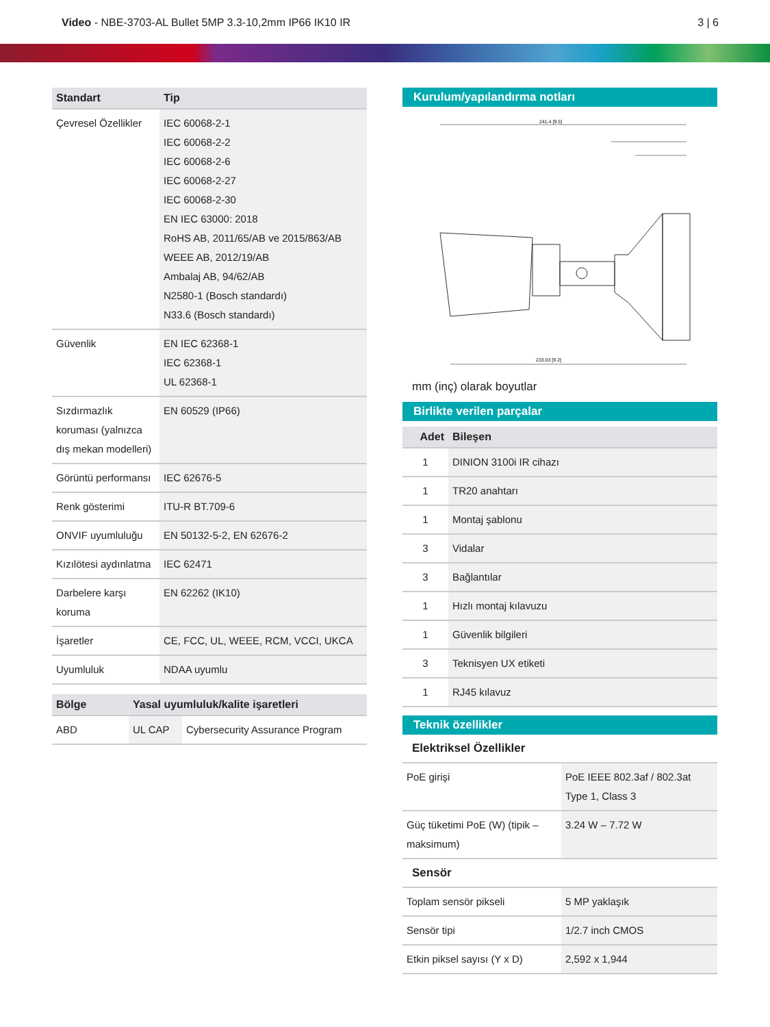Video - NBE-3703-AL Bullet 5MP 3.3-10,2mm IP66 IK10 IR
3 | 6
| Standart | Tip |
| --- | --- |
| Çevresel Özellikler | IEC 60068-2-1 IEC 60068-2-2 IEC 60068-2-6 IEC 60068-2-27 IEC 60068-2-30 EN IEC 63000: 2018 RoHS AB, 2011/65/AB ve 2015/863/AB WEEE AB, 2012/19/AB Ambalaj AB, 94/62/AB N2580-1 (Bosch standardı) N33.6 (Bosch standardı) |
| Güvenlik | EN IEC 62368-1 IEC 62368-1 UL 62368-1 |
| Sızdırmazlık koruması (yalnızca dış mekan modelleri) | EN 60529 (IP66) |
| Görüntü performansı | IEC 62676-5 |
| Renk gösterimi | ITU-R BT.709-6 |
| ONVIF uyumluluğu | EN 50132-5-2, EN 62676-2 |
| Kızılötesi aydınlatma | IEC 62471 |
| Darbelere karşı koruma | EN 62262 (IK10) |
| İşaretler | CE, FCC, UL, WEEE, RCM, VCCI, UKCA |
| Uyumluluk | NDAA uyumlu |
| Bölge | Yasal uyumluluk/kalite işaretleri | |
| --- | --- | --- |
| ABD | UL CAP | Cybersecurity Assurance Program |
Kurulum/yapılandırma notları
241.4 [9.5]
233.03 [9.2]
mm (inç) olarak boyutlar
Birlikte verilen parçalar
| Adet | Bileşen |
| --- | --- |
| 1 | DINION 3100i IR cihazı |
| 1 | TR20 anahtarı |
| 1 | Montaj şablonu |
| 3 | Vidalar |
| 3 | Bağlantılar |
| 1 | Hızlı montaj kılavuzu |
| 1 | Güvenlik bilgileri |
| 3 | Teknisyen UX etiketi |
| 1 | RJ45 kılavuz |
Teknik özellikler
Elektriksel Özellikler
| PoE girişi | PoE IEEE 802.3af / 802.3at Type 1, Class 3 |
| Güç tüketimi PoE (W) (tipik – maksimum) | 3.24 W – 7.72 W |
Sensör
| Toplam sensör pikseli | 5 MP yaklaşık |
| Sensör tipi | 1/2.7 inch CMOS |
| Etkin piksel sayısı (Y x D) | 2,592 x 1,944 |